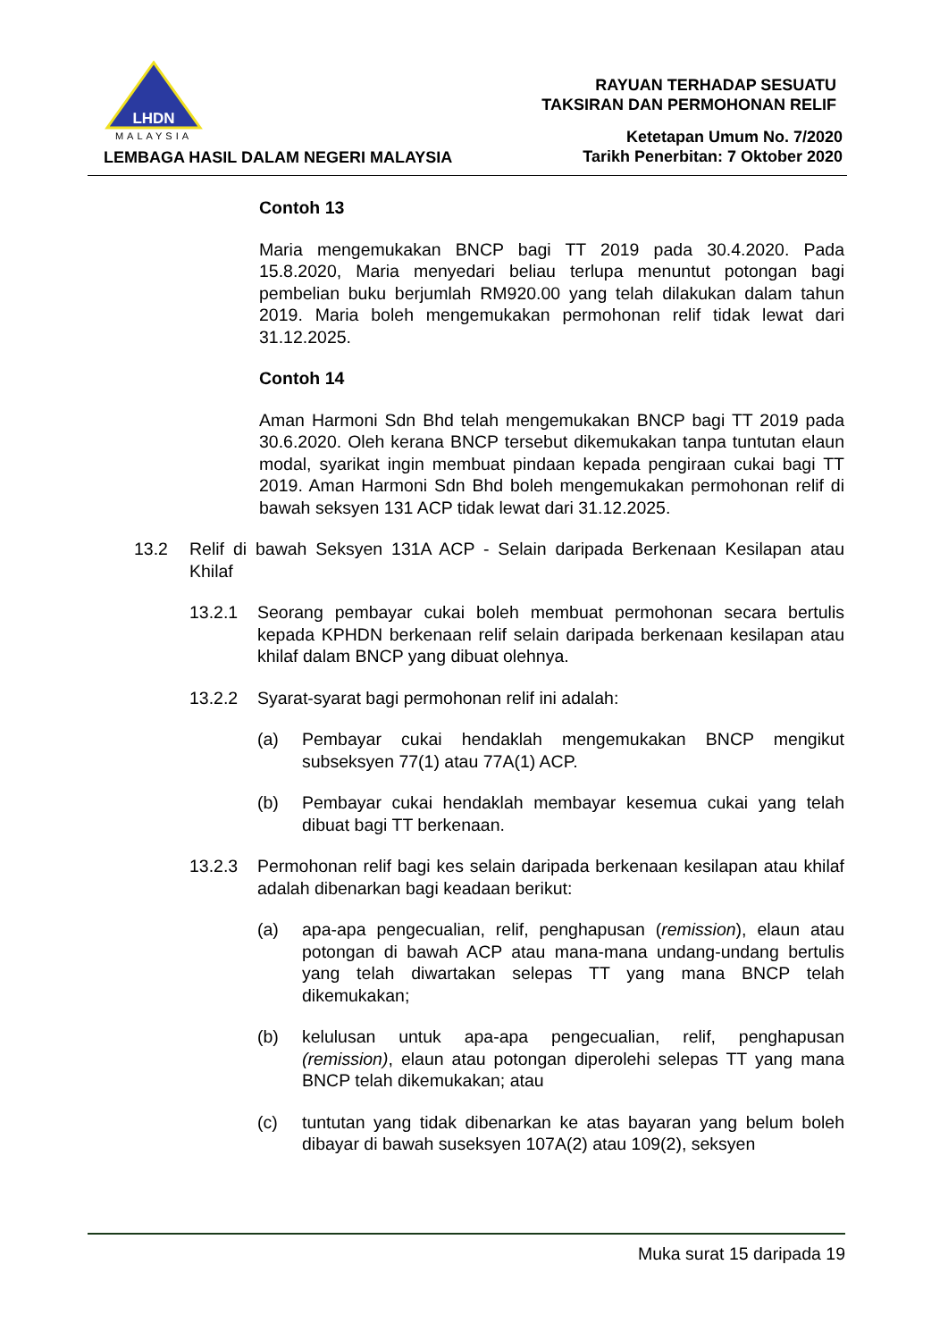LHDN
MALAYSIA
LEMBAGA HASIL DALAM NEGERI MALAYSIA
RAYUAN TERHADAP SESUATU
TAKSIRAN DAN PERMOHONAN RELIF
Ketetapan Umum No. 7/2020
Tarikh Penerbitan: 7 Oktober 2020
Contoh 13
Maria mengemukakan BNCP bagi TT 2019 pada 30.4.2020. Pada 15.8.2020, Maria menyedari beliau terlupa menuntut potongan bagi pembelian buku berjumlah RM920.00 yang telah dilakukan dalam tahun 2019. Maria boleh mengemukakan permohonan relif tidak lewat dari 31.12.2025.
Contoh 14
Aman Harmoni Sdn Bhd telah mengemukakan BNCP bagi TT 2019 pada 30.6.2020. Oleh kerana BNCP tersebut dikemukakan tanpa tuntutan elaun modal, syarikat ingin membuat pindaan kepada pengiraan cukai bagi TT 2019. Aman Harmoni Sdn Bhd boleh mengemukakan permohonan relif di bawah seksyen 131 ACP tidak lewat dari 31.12.2025.
13.2 Relif di bawah Seksyen 131A ACP - Selain daripada Berkenaan Kesilapan atau Khilaf
13.2.1 Seorang pembayar cukai boleh membuat permohonan secara bertulis kepada KPHDN berkenaan relif selain daripada berkenaan kesilapan atau khilaf dalam BNCP yang dibuat olehnya.
13.2.2 Syarat-syarat bagi permohonan relif ini adalah:
(a) Pembayar cukai hendaklah mengemukakan BNCP mengikut subseksyen 77(1) atau 77A(1) ACP.
(b) Pembayar cukai hendaklah membayar kesemua cukai yang telah dibuat bagi TT berkenaan.
13.2.3 Permohonan relif bagi kes selain daripada berkenaan kesilapan atau khilaf adalah dibenarkan bagi keadaan berikut:
(a) apa-apa pengecualian, relif, penghapusan (remission), elaun atau potongan di bawah ACP atau mana-mana undang-undang bertulis yang telah diwartakan selepas TT yang mana BNCP telah dikemukakan;
(b) kelulusan untuk apa-apa pengecualian, relif, penghapusan (remission), elaun atau potongan diperolehi selepas TT yang mana BNCP telah dikemukakan; atau
(c) tuntutan yang tidak dibenarkan ke atas bayaran yang belum boleh dibayar di bawah suseksyen 107A(2) atau 109(2), seksyen
Muka surat 15 daripada 19